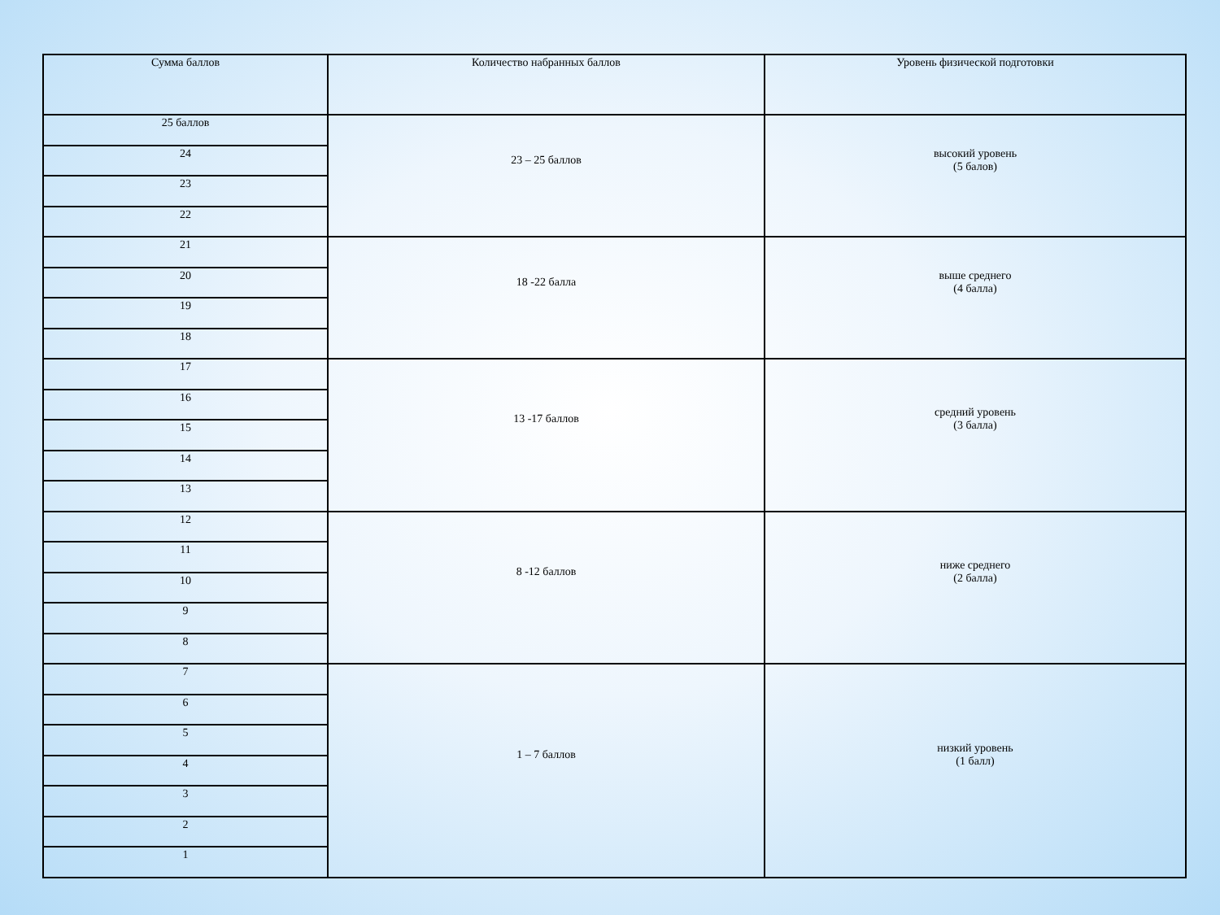| Сумма баллов | Количество набранных баллов | Уровень физической подготовки |
| --- | --- | --- |
| 25 баллов | 23 – 25 баллов | высокий уровень (5 балов) |
| 24 | | |
| 23 | | |
| 22 | | |
| 21 | 18 -22 балла | выше среднего (4 балла) |
| 20 | | |
| 19 | | |
| 18 | | |
| 17 | 13 -17 баллов | средний уровень (3 балла) |
| 16 | | |
| 15 | | |
| 14 | | |
| 13 | | |
| 12 | 8 -12 баллов | ниже среднего (2 балла) |
| 11 | | |
| 10 | | |
| 9 | | |
| 8 | | |
| 7 | 1 – 7 баллов | низкий уровень (1 балл) |
| 6 | | |
| 5 | | |
| 4 | | |
| 3 | | |
| 2 | | |
| 1 | | |